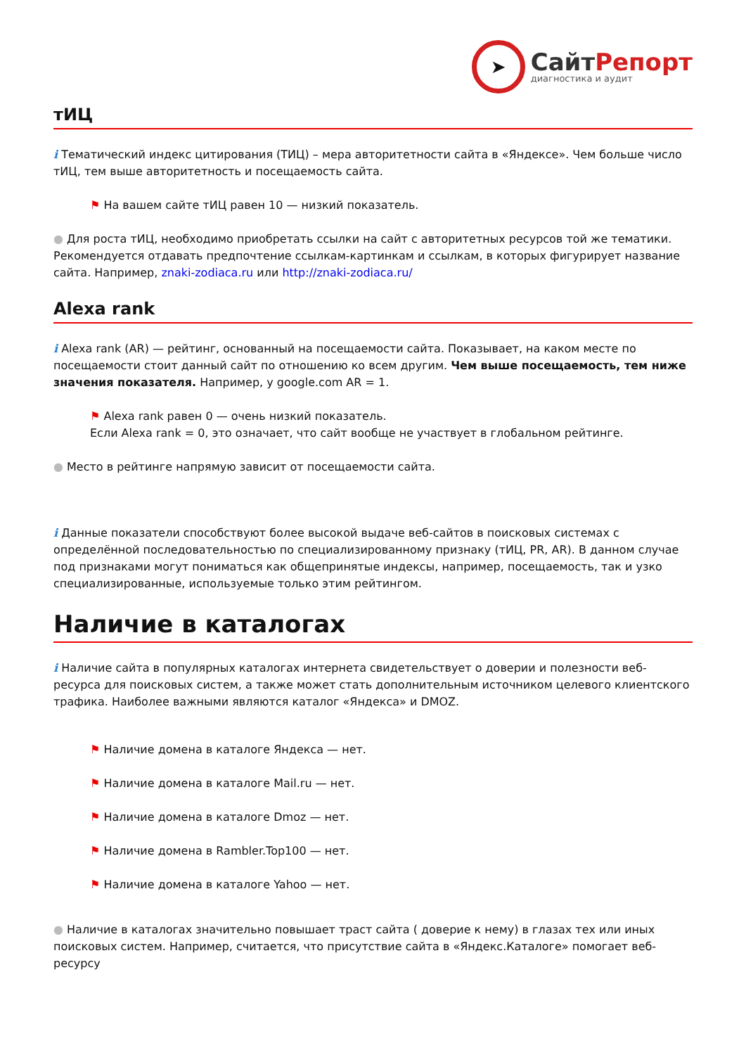➤
СайтРепорт
диагностика и аудит
тИЦ
i Тематический индекс цитирования (ТИЦ) – мера авторитетности сайта в «Яндексе». Чем больше число тИЦ, тем выше авторитетность и посещаемость сайта.
⚑ На вашем сайте тИЦ равен 10 — низкий показатель.
● Для роста тИЦ, необходимо приобретать ссылки на сайт с авторитетных ресурсов той же тематики. Рекомендуется отдавать предпочтение ссылкам-картинкам и ссылкам, в которых фигурирует название сайта. Например, znaki-zodiaca.ru или http://znaki-zodiaca.ru/
Alexa rank
i Alexa rank (AR) — рейтинг, основанный на посещаемости сайта. Показывает, на каком месте по посещаемости стоит данный сайт по отношению ко всем другим. Чем выше посещаемость, тем ниже значения показателя. Например, у google.com AR = 1.
⚑ Alexa rank равен 0 — очень низкий показатель.
Если Alexa rank = 0, это означает, что сайт вообще не участвует в глобальном рейтинге.
● Место в рейтинге напрямую зависит от посещаемости сайта.
i Данные показатели способствуют более высокой выдаче веб-сайтов в поисковых системах с определённой последовательностью по специализированному признаку (тИЦ, PR, AR). В данном случае под признаками могут пониматься как общепринятые индексы, например, посещаемость, так и узко специализированные, используемые только этим рейтингом.
Наличие в каталогах
i Наличие сайта в популярных каталогах интернета свидетельствует о доверии и полезности веб-ресурса для поисковых систем, а также может стать дополнительным источником целевого клиентского трафика. Наиболее важными являются каталог «Яндекса» и DMOZ.
⚑ Наличие домена в каталоге Яндекса — нет.
⚑ Наличие домена в каталоге Mail.ru — нет.
⚑ Наличие домена в каталоге Dmoz — нет.
⚑ Наличие домена в Rambler.Top100 — нет.
⚑ Наличие домена в каталоге Yahoo — нет.
● Наличие в каталогах значительно повышает траст сайта ( доверие к нему) в глазах тех или иных поисковых систем. Например, считается, что присутствие сайта в «Яндекс.Каталоге» помогает веб-ресурсу